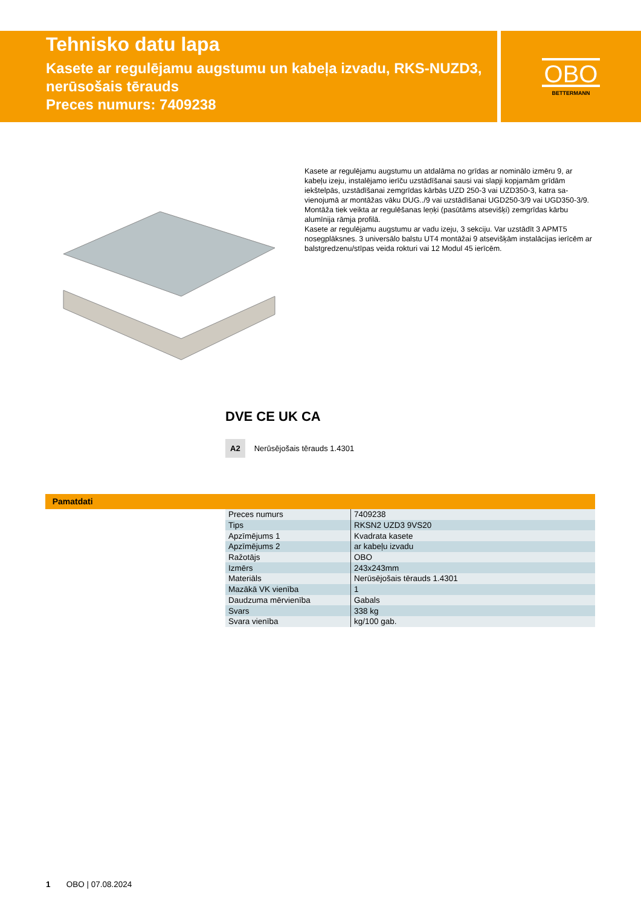Tehnisko datu lapa
Kasete ar regulējamu augstumu un kabeļa izvadu, RKS-NUZD3, nerūsošais tērauds
Preces numurs: 7409238
OBO
BETTERMANN
Kasete ar regulējamu augstumu un atdalāma no grīdas ar nominālo izmēru 9, ar kabeļu izeju, instalējamo ierīču uzstādīšanai sausi vai slapji kopjamām grīdām iekštelpās, uzstādīšanai zemgrīdas kārbās UZD 250-3 vai UZD350-3, katra sa-vienojumā ar montāžas vāku DUG../9 vai uzstādīšanai UGD250-3/9 vai UGD350-3/9. Montāža tiek veikta ar regulēšanas leņķi (pasūtāms atsevišķi) zemgrīdas kārbu alumīnija rāmja profilā.
Kasete ar regulējamu augstumu ar vadu izeju, 3 sekciju. Var uzstādīt 3 APMT5 nosegplāksnes. 3 universālo balstu UT4 montāžai 9 atsevišķām instalācijas ierīcēm ar balstgredzenu/stīpas veida rokturi vai 12 Modul 45 ierīcēm.
DVE CE UK CA
A2 Nerūsējošais tērauds 1.4301
Pamatdati
| Preces numurs | 7409238 |
| Tips | RKSN2 UZD3 9VS20 |
| Apzīmējums 1 | Kvadrata kasete |
| Apzīmējums 2 | ar kabeļu izvadu |
| Ražotājs | OBO |
| Izmērs | 243x243mm |
| Materiāls | Nerūsējošais tērauds 1.4301 |
| Mazākā VK vienība | 1 |
| Daudzuma mērvienība | Gabals |
| Svars | 338 kg |
| Svara vienība | kg/100 gab. |
1 OBO | 07.08.2024